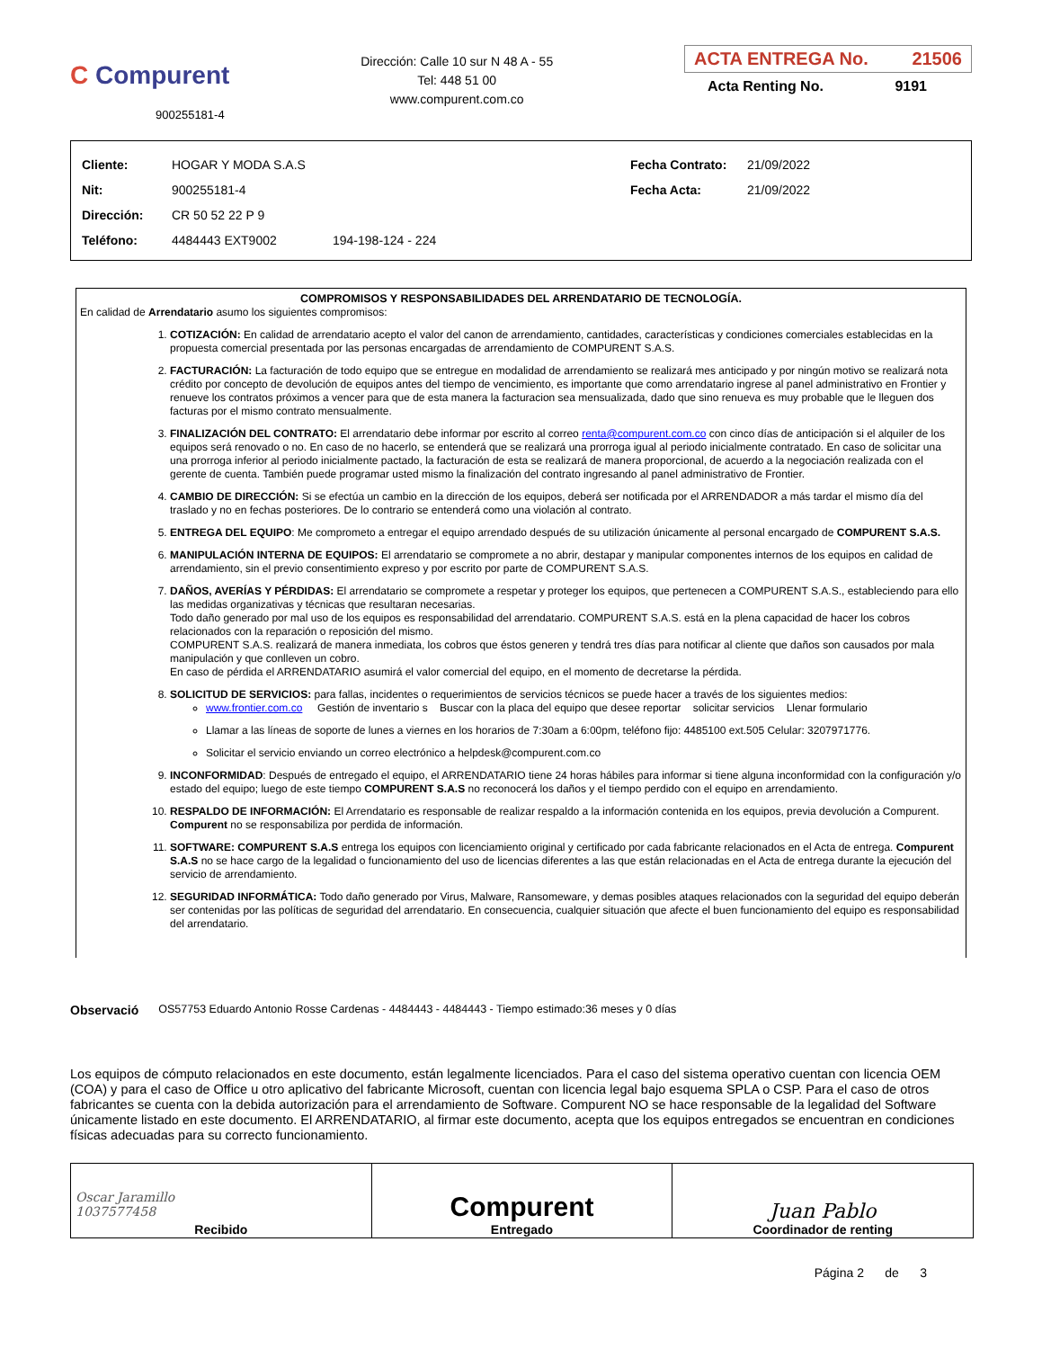C Compurent
900255181-4
Dirección: Calle 10 sur N 48 A - 55
Tel: 448 51 00
www.compurent.com.co
ACTA ENTREGA No. 21506
Acta Renting No. 9191
| Cliente: | HOGAR Y MODA S.A.S | Fecha Contrato: | 21/09/2022 |
| Nit: | 900255181-4 | Fecha Acta: | 21/09/2022 |
| Dirección: | CR 50 52 22 P 9 | | |
| Teléfono: | 4484443 EXT9002 194-198-124 - 224 | | |
COMPROMISOS Y RESPONSABILIDADES DEL ARRENDATARIO DE TECNOLOGÍA.
En calidad de Arrendatario asumo los siguientes compromisos:
1. COTIZACIÓN: En calidad de arrendatario acepto el valor del canon de arrendamiento, cantidades, características y condiciones comerciales establecidas en la propuesta comercial presentada por las personas encargadas de arrendamiento de COMPURENT S.A.S.
2. FACTURACIÓN: La facturación de todo equipo que se entregue en modalidad de arrendamiento se realizará mes anticipado y por ningún motivo se realizará nota crédito por concepto de devolución de equipos antes del tiempo de vencimiento, es importante que como arrendatario ingrese al panel administrativo en Frontier y renueve los contratos próximos a vencer para que de esta manera la facturacion sea mensualizada, dado que sino renueva es muy probable que le lleguen dos facturas por el mismo contrato mensualmente.
3. FINALIZACIÓN DEL CONTRATO: El arrendatario debe informar por escrito al correo renta@compurent.com.co con cinco días de anticipación si el alquiler de los equipos será renovado o no. En caso de no hacerlo, se entenderá que se realizará una prorroga igual al periodo inicialmente contratado. En caso de solicitar una una prorroga inferior al periodo inicialmente pactado, la facturación de esta se realizará de manera proporcional, de acuerdo a la negociación realizada con el gerente de cuenta. También puede programar usted mismo la finalización del contrato ingresando al panel administrativo de Frontier.
4. CAMBIO DE DIRECCIÓN: Si se efectúa un cambio en la dirección de los equipos, deberá ser notificada por el ARRENDADOR a más tardar el mismo día del traslado y no en fechas posteriores. De lo contrario se entenderá como una violación al contrato.
5. ENTREGA DEL EQUIPO: Me comprometo a entregar el equipo arrendado después de su utilización únicamente al personal encargado de COMPURENT S.A.S.
6. MANIPULACIÓN INTERNA DE EQUIPOS: El arrendatario se compromete a no abrir, destapar y manipular componentes internos de los equipos en calidad de arrendamiento, sin el previo consentimiento expreso y por escrito por parte de COMPURENT S.A.S.
7. DAÑOS, AVERÍAS Y PÉRDIDAS: El arrendatario se compromete a respetar y proteger los equipos, que pertenecen a COMPURENT S.A.S., estableciendo para ello las medidas organizativas y técnicas que resultaran necesarias.
Todo daño generado por mal uso de los equipos es responsabilidad del arrendatario. COMPURENT S.A.S. está en la plena capacidad de hacer los cobros relacionados con la reparación o reposición del mismo.
COMPURENT S.A.S. realizará de manera inmediata, los cobros que éstos generen y tendrá tres días para notificar al cliente que daños son causados por mala manipulación y que conlleven un cobro.
En caso de pérdida el ARRENDATARIO asumirá el valor comercial del equipo, en el momento de decretarse la pérdida.
8. SOLICITUD DE SERVICIOS: para fallas, incidentes o requerimientos de servicios técnicos se puede hacer a través de los siguientes medios:
www.frontier.com.co Gestión de inventario s Buscar con la placa del equipo que desee reportar solicitar servicios Llenar formulario
Llamar a las líneas de soporte de lunes a viernes en los horarios de 7:30am a 6:00pm, teléfono fijo: 4485100 ext.505 Celular: 3207971776.
Solicitar el servicio enviando un correo electrónico a helpdesk@compurent.com.co
9. INCONFORMIDAD: Después de entregado el equipo, el ARRENDATARIO tiene 24 horas hábiles para informar si tiene alguna inconformidad con la configuración y/o estado del equipo; luego de este tiempo COMPURENT S.A.S no reconocerá los daños y el tiempo perdido con el equipo en arrendamiento.
10. RESPALDO DE INFORMACIÓN: El Arrendatario es responsable de realizar respaldo a la información contenida en los equipos, previa devolución a Compurent. Compurent no se responsabiliza por perdida de información.
11. SOFTWARE: COMPURENT S.A.S entrega los equipos con licenciamiento original y certificado por cada fabricante relacionados en el Acta de entrega. Compurent S.A.S no se hace cargo de la legalidad o funcionamiento del uso de licencias diferentes a las que están relacionadas en el Acta de entrega durante la ejecución del servicio de arrendamiento.
12. SEGURIDAD INFORMÁTICA: Todo daño generado por Virus, Malware, Ransomeware, y demas posibles ataques relacionados con la seguridad del equipo deberán ser contenidas por las políticas de seguridad del arrendatario. En consecuencia, cualquier situación que afecte el buen funcionamiento del equipo es responsabilidad del arrendatario.
Observació OS57753 Eduardo Antonio Rosse Cardenas - 4484443 - 4484443 - Tiempo estimado:36 meses y 0 días
Los equipos de cómputo relacionados en este documento, están legalmente licenciados. Para el caso del sistema operativo cuentan con licencia OEM (COA) y para el caso de Office u otro aplicativo del fabricante Microsoft, cuentan con licencia legal bajo esquema SPLA o CSP. Para el caso de otros fabricantes se cuenta con la debida autorización para el arrendamiento de Software. Compurent NO se hace responsable de la legalidad del Software únicamente listado en este documento. El ARRENDATARIO, al firmar este documento, acepta que los equipos entregados se encuentran en condiciones físicas adecuadas para su correcto funcionamiento.
| Oscar Jaramillo 1037577458 Recibido | Compurent Entregado | Juan Pablo Coordinador de renting |
Página 2 de 3